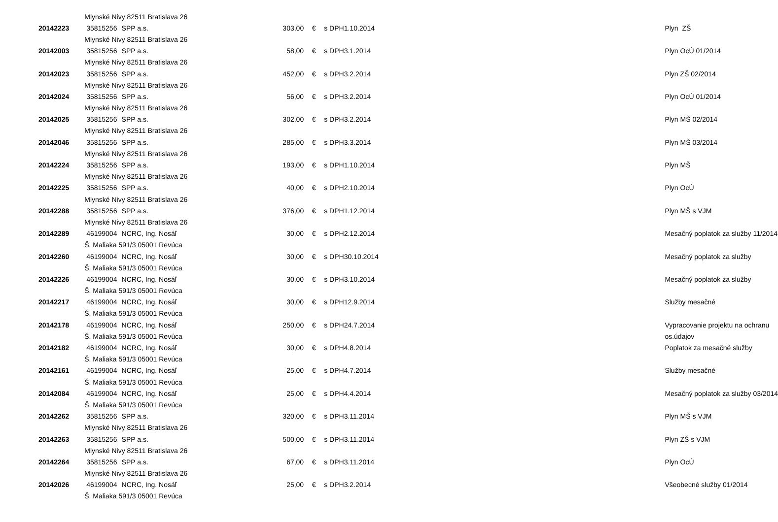| | Mlynské Nivy 82511 Bratislava 26 | | | | | | |
| 20142223 | 35815256 | SPP a.s. | 303,00 | € | s DPH | 1.10.2014 | Plyn ZŠ |
| | Mlynské Nivy 82511 Bratislava 26 | | | | | | |
| 20142003 | 35815256 | SPP a.s. | 58,00 | € | s DPH | 3.1.2014 | Plyn OcÚ 01/2014 |
| | Mlynské Nivy 82511 Bratislava 26 | | | | | | |
| 20142023 | 35815256 | SPP a.s. | 452,00 | € | s DPH | 3.2.2014 | Plyn ZŠ 02/2014 |
| | Mlynské Nivy 82511 Bratislava 26 | | | | | | |
| 20142024 | 35815256 | SPP a.s. | 56,00 | € | s DPH | 3.2.2014 | Plyn OcÚ 01/2014 |
| | Mlynské Nivy 82511 Bratislava 26 | | | | | | |
| 20142025 | 35815256 | SPP a.s. | 302,00 | € | s DPH | 3.2.2014 | Plyn MŠ 02/2014 |
| | Mlynské Nivy 82511 Bratislava 26 | | | | | | |
| 20142046 | 35815256 | SPP a.s. | 285,00 | € | s DPH | 3.3.2014 | Plyn MŠ 03/2014 |
| | Mlynské Nivy 82511 Bratislava 26 | | | | | | |
| 20142224 | 35815256 | SPP a.s. | 193,00 | € | s DPH | 1.10.2014 | Plyn MŠ |
| | Mlynské Nivy 82511 Bratislava 26 | | | | | | |
| 20142225 | 35815256 | SPP a.s. | 40,00 | € | s DPH | 2.10.2014 | Plyn OcÚ |
| | Mlynské Nivy 82511 Bratislava 26 | | | | | | |
| 20142288 | 35815256 | SPP a.s. | 376,00 | € | s DPH | 1.12.2014 | Plyn MŠ s VJM |
| | Mlynské Nivy 82511 Bratislava 26 | | | | | | |
| 20142289 | 46199004 | NCRC, Ing. Nosáľ | 30,00 | € | s DPH | 2.12.2014 | Mesačný poplatok za služby 11/2014 |
| | Š. Maliaka 591/3 05001 Revúca | | | | | | |
| 20142260 | 46199004 | NCRC, Ing. Nosáľ | 30,00 | € | s DPH | 30.10.2014 | Mesačný poplatok za služby |
| | Š. Maliaka 591/3 05001 Revúca | | | | | | |
| 20142226 | 46199004 | NCRC, Ing. Nosáľ | 30,00 | € | s DPH | 3.10.2014 | Mesačný poplatok za služby |
| | Š. Maliaka 591/3 05001 Revúca | | | | | | |
| 20142217 | 46199004 | NCRC, Ing. Nosáľ | 30,00 | € | s DPH | 12.9.2014 | Služby mesačné |
| | Š. Maliaka 591/3 05001 Revúca | | | | | | |
| 20142178 | 46199004 | NCRC, Ing. Nosáľ | 250,00 | € | s DPH | 24.7.2014 | Vypracovanie projektu na ochranu |
| | Š. Maliaka 591/3 05001 Revúca | | | | | | os.údajov |
| 20142182 | 46199004 | NCRC, Ing. Nosáľ | 30,00 | € | s DPH | 4.8.2014 | Poplatok za mesačné služby |
| | Š. Maliaka 591/3 05001 Revúca | | | | | | |
| 20142161 | 46199004 | NCRC, Ing. Nosáľ | 25,00 | € | s DPH | 4.7.2014 | Služby mesačné |
| | Š. Maliaka 591/3 05001 Revúca | | | | | | |
| 20142084 | 46199004 | NCRC, Ing. Nosáľ | 25,00 | € | s DPH | 4.4.2014 | Mesačný poplatok za služby 03/2014 |
| | Š. Maliaka 591/3 05001 Revúca | | | | | | |
| 20142262 | 35815256 | SPP a.s. | 320,00 | € | s DPH | 3.11.2014 | Plyn MŠ s VJM |
| | Mlynské Nivy 82511 Bratislava 26 | | | | | | |
| 20142263 | 35815256 | SPP a.s. | 500,00 | € | s DPH | 3.11.2014 | Plyn ZŠ s VJM |
| | Mlynské Nivy 82511 Bratislava 26 | | | | | | |
| 20142264 | 35815256 | SPP a.s. | 67,00 | € | s DPH | 3.11.2014 | Plyn OcÚ |
| | Mlynské Nivy 82511 Bratislava 26 | | | | | | |
| 20142026 | 46199004 | NCRC, Ing. Nosáľ | 25,00 | € | s DPH | 3.2.2014 | Všeobecné služby 01/2014 |
| | Š. Maliaka 591/3 05001 Revúca | | | | | | |